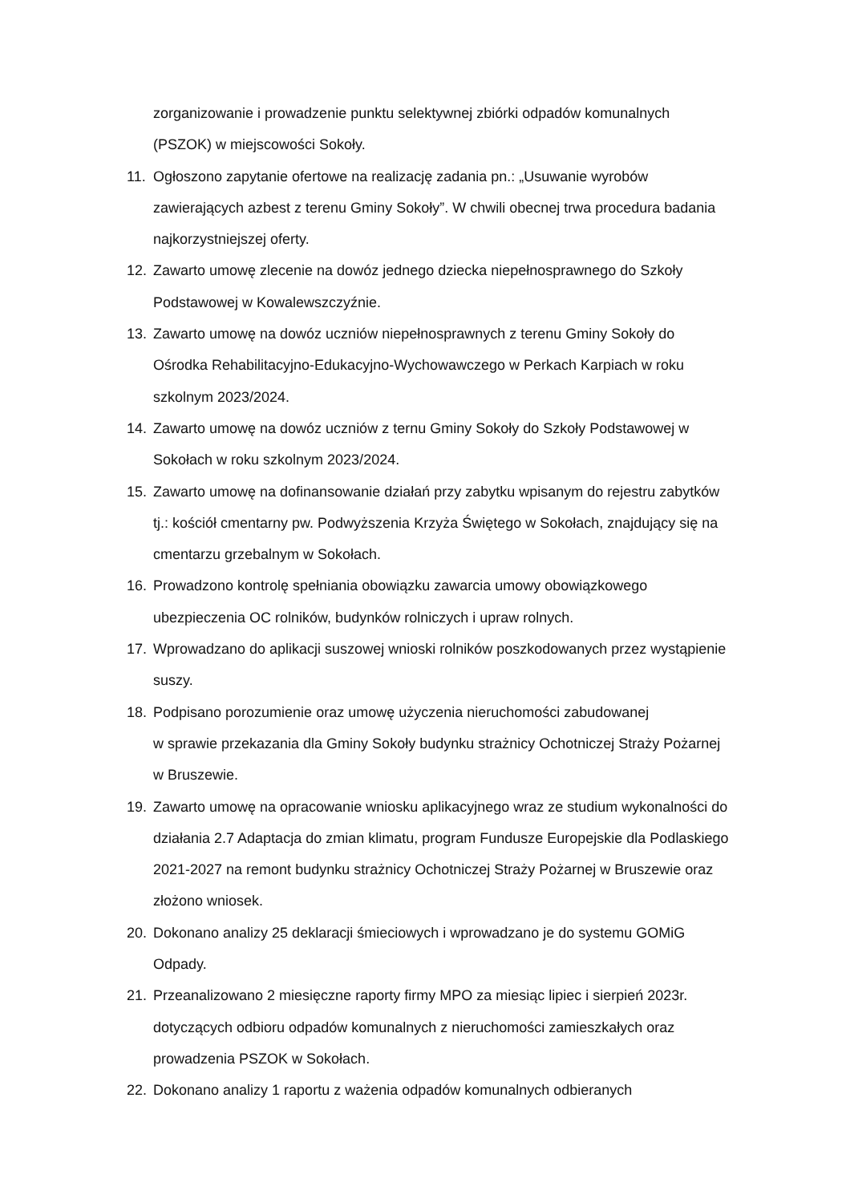zorganizowanie i prowadzenie punktu selektywnej zbiórki odpadów komunalnych (PSZOK) w miejscowości Sokoły.
11. Ogłoszono zapytanie ofertowe na realizację zadania pn.: „Usuwanie wyrobów zawierających azbest z terenu Gminy Sokoły”. W chwili obecnej trwa procedura badania najkorzystniejszej oferty.
12. Zawarto umowę zlecenie na dowóz jednego dziecka niepełnosprawnego do Szkoły Podstawowej w Kowalewszczyźnie.
13. Zawarto umowę na dowóz uczniów niepełnosprawnych z terenu Gminy Sokoły do Ośrodka Rehabilitacyjno-Edukacyjno-Wychowawczego w Perkach Karpiach w roku szkolnym 2023/2024.
14. Zawarto umowę na dowóz uczniów z ternu Gminy Sokoły do Szkoły Podstawowej w Sokołach w roku szkolnym 2023/2024.
15. Zawarto umowę na dofinansowanie działań przy zabytku wpisanym do rejestru zabytków tj.: kościół cmentarny pw. Podwyższenia Krzyża Świętego w Sokołach, znajdujący się na cmentarzu grzebalnym w Sokołach.
16. Prowadzono kontrolę spełniania obowiązku zawarcia umowy obowiązkowego ubezpieczenia OC rolników, budynków rolniczych i upraw rolnych.
17. Wprowadzano do aplikacji suszowej wnioski rolników poszkodowanych przez wystąpienie suszy.
18. Podpisano porozumienie oraz umowę użyczenia nieruchomości zabudowanej
w sprawie przekazania dla Gminy Sokoły budynku strażnicy Ochotniczej Straży Pożarnej w Bruszewie.
19. Zawarto umowę na opracowanie wniosku aplikacyjnego wraz ze studium wykonalności do działania 2.7 Adaptacja do zmian klimatu, program Fundusze Europejskie dla Podlaskiego 2021-2027 na remont budynku strażnicy Ochotniczej Straży Pożarnej w Bruszewie oraz złożono wniosek.
20. Dokonano analizy 25 deklaracji śmieciowych i wprowadzano je do systemu GOMiG Odpady.
21. Przeanalizowano 2 miesięczne raporty firmy MPO za miesiąc lipiec i sierpień 2023r. dotyczących odbioru odpadów komunalnych z nieruchomości zamieszkałych oraz prowadzenia PSZOK w Sokołach.
22. Dokonano analizy 1 raportu z ważenia odpadów komunalnych odbieranych